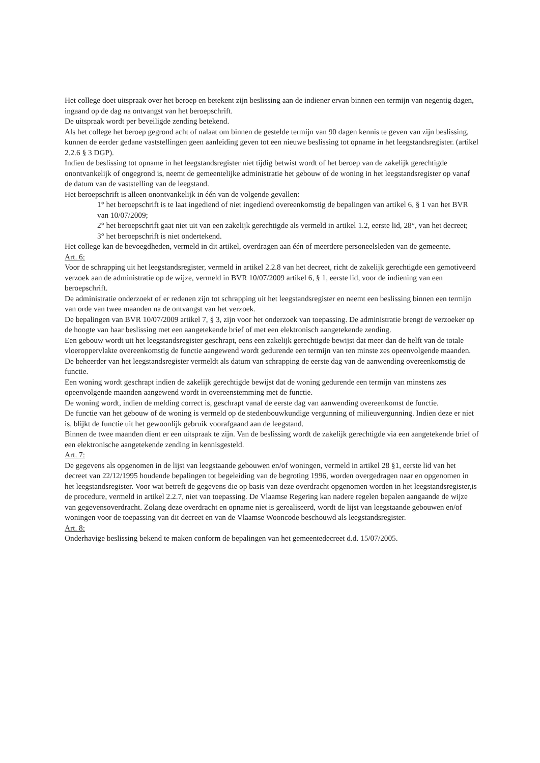Het college doet uitspraak over het beroep en betekent zijn beslissing aan de indiener ervan binnen een termijn van negentig dagen, ingaand op de dag na ontvangst van het beroepschrift.
De uitspraak wordt per beveiligde zending betekend.
Als het college het beroep gegrond acht of nalaat om binnen de gestelde termijn van 90 dagen kennis te geven van zijn beslissing, kunnen de eerder gedane vaststellingen geen aanleiding geven tot een nieuwe beslissing tot opname in het leegstandsregister. (artikel 2.2.6 § 3 DGP).
Indien de beslissing tot opname in het leegstandsregister niet tijdig betwist wordt of het beroep van de zakelijk gerechtigde onontvankelijk of ongegrond is, neemt de gemeentelijke administratie het gebouw of de woning in het leegstandsregister op vanaf de datum van de vaststelling van de leegstand.
Het beroepschrift is alleen onontvankelijk in één van de volgende gevallen:
1° het beroepschrift is te laat ingediend of niet ingediend overeenkomstig de bepalingen van artikel 6, § 1 van het BVR van 10/07/2009;
2° het beroepschrift gaat niet uit van een zakelijk gerechtigde als vermeld in artikel 1.2, eerste lid, 28°, van het decreet;
3° het beroepschrift is niet ondertekend.
Het college kan de bevoegdheden, vermeld in dit artikel, overdragen aan één of meerdere personeelsleden van de gemeente.
Art. 6:
Voor de schrapping uit het leegstandsregister, vermeld in artikel 2.2.8 van het decreet, richt de zakelijk gerechtigde een gemotiveerd verzoek aan de administratie op de wijze, vermeld in BVR 10/07/2009 artikel 6, § 1, eerste lid, voor de indiening van een beroepschrift.
De administratie onderzoekt of er redenen zijn tot schrapping uit het leegstandsregister en neemt een beslissing binnen een termijn van orde van twee maanden na de ontvangst van het verzoek.
De bepalingen van BVR 10/07/2009 artikel 7, § 3, zijn voor het onderzoek van toepassing. De administratie brengt de verzoeker op de hoogte van haar beslissing met een aangetekende brief of met een elektronisch aangetekende zending.
Een gebouw wordt uit het leegstandsregister geschrapt, eens een zakelijk gerechtigde bewijst dat meer dan de helft van de totale vloeroppervlakte overeenkomstig de functie aangewend wordt gedurende een termijn van ten minste zes opeenvolgende maanden.
De beheerder van het leegstandsregister vermeldt als datum van schrapping de eerste dag van de aanwending overeenkomstig de functie.
Een woning wordt geschrapt indien de zakelijk gerechtigde bewijst dat de woning gedurende een termijn van minstens zes opeenvolgende maanden aangewend wordt in overeenstemming met de functie.
De woning wordt, indien de melding correct is, geschrapt vanaf de eerste dag van aanwending overeenkomst de functie.
De functie van het gebouw of de woning is vermeld op de stedenbouwkundige vergunning of milieuvergunning. Indien deze er niet is, blijkt de functie uit het gewoonlijk gebruik voorafgaand aan de leegstand.
Binnen de twee maanden dient er een uitspraak te zijn. Van de beslissing wordt de zakelijk gerechtigde via een aangetekende brief of een elektronische aangetekende zending in kennisgesteld.
Art. 7:
De gegevens als opgenomen in de lijst van leegstaande gebouwen en/of woningen, vermeld in artikel 28 §1, eerste lid van het decreet van 22/12/1995 houdende bepalingen tot begeleiding van de begroting 1996, worden overgedragen naar en opgenomen in het leegstandsregister. Voor wat betreft de gegevens die op basis van deze overdracht opgenomen worden in het leegstandsregister,is de procedure, vermeld in artikel 2.2.7, niet van toepassing. De Vlaamse Regering kan nadere regelen bepalen aangaande de wijze van gegevensoverdracht. Zolang deze overdracht en opname niet is gerealiseerd, wordt de lijst van leegstaande gebouwen en/of woningen voor de toepassing van dit decreet en van de Vlaamse Wooncode beschouwd als leegstandsregister.
Art. 8:
Onderhavige beslissing bekend te maken conform de bepalingen van het gemeentedecreet d.d. 15/07/2005.